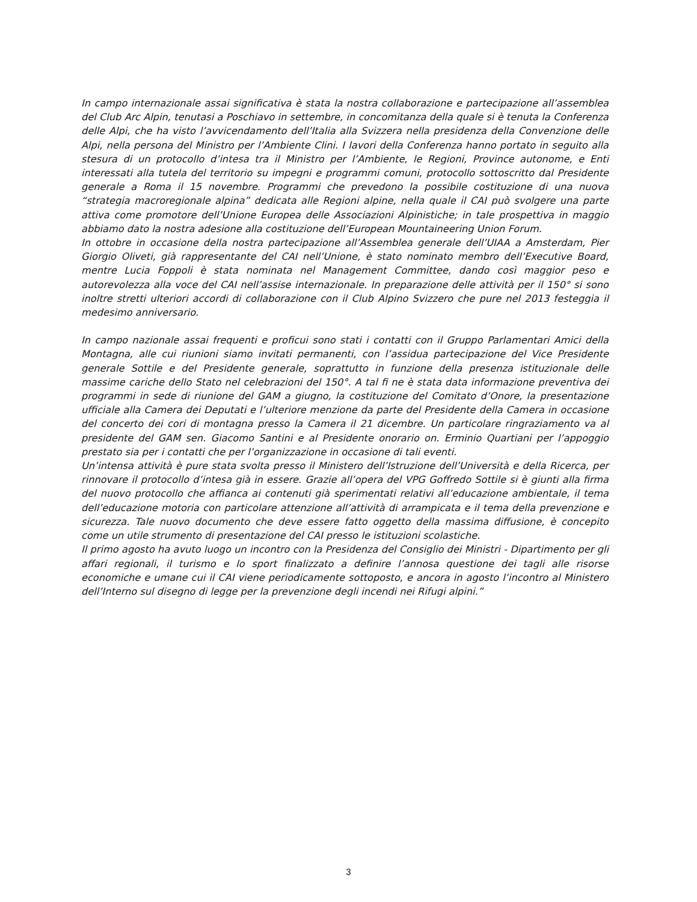In campo internazionale assai significativa è stata la nostra collaborazione e partecipazione all’assemblea del Club Arc Alpin, tenutasi a Poschiavo in settembre, in concomitanza della quale si è tenuta la Conferenza delle Alpi, che ha visto l’avvicendamento dell’Italia alla Svizzera nella presidenza della Convenzione delle Alpi, nella persona del Ministro per l’Ambiente Clini. I lavori della Conferenza hanno portato in seguito alla stesura di un protocollo d’intesa tra il Ministro per l’Ambiente, le Regioni, Province autonome, e Enti interessati alla tutela del territorio su impegni e programmi comuni, protocollo sottoscritto dal Presidente generale a Roma il 15 novembre. Programmi che prevedono la possibile costituzione di una nuova “strategia macroregionale alpina” dedicata alle Regioni alpine, nella quale il CAI può svolgere una parte attiva come promotore dell’Unione Europea delle Associazioni Alpinistiche; in tale prospettiva in maggio abbiamo dato la nostra adesione alla costituzione dell’European Mountaineering Union Forum.
In ottobre in occasione della nostra partecipazione all’Assemblea generale dell’UIAA a Amsterdam, Pier Giorgio Oliveti, già rappresentante del CAI nell’Unione, è stato nominato membro dell’Executive Board, mentre Lucia Foppoli è stata nominata nel Management Committee, dando così maggior peso e autorevolezza alla voce del CAI nell’assise internazionale. In preparazione delle attività per il 150° si sono inoltre stretti ulteriori accordi di collaborazione con il Club Alpino Svizzero che pure nel 2013 festeggia il medesimo anniversario.
In campo nazionale assai frequenti e proficui sono stati i contatti con il Gruppo Parlamentari Amici della Montagna, alle cui riunioni siamo invitati permanenti, con l’assidua partecipazione del Vice Presidente generale Sottile e del Presidente generale, soprattutto in funzione della presenza istituzionale delle massime cariche dello Stato nel celebrazioni del 150°. A tal fi ne è stata data informazione preventiva dei programmi in sede di riunione del GAM a giugno, la costituzione del Comitato d’Onore, la presentazione ufficiale alla Camera dei Deputati e l’ulteriore menzione da parte del Presidente della Camera in occasione del concerto dei cori di montagna presso la Camera il 21 dicembre. Un particolare ringraziamento va al presidente del GAM sen. Giacomo Santini e al Presidente onorario on. Erminio Quartiani per l’appoggio prestato sia per i contatti che per l’organizzazione in occasione di tali eventi.
Un’intensa attività è pure stata svolta presso il Ministero dell’Istruzione dell’Università e della Ricerca, per rinnovare il protocollo d’intesa già in essere. Grazie all’opera del VPG Goffredo Sottile si è giunti alla firma del nuovo protocollo che affianca ai contenuti già sperimentati relativi all’educazione ambientale, il tema dell’educazione motoria con particolare attenzione all’attività di arrampicata e il tema della prevenzione e sicurezza. Tale nuovo documento che deve essere fatto oggetto della massima diffusione, è concepito come un utile strumento di presentazione del CAI presso le istituzioni scolastiche.
Il primo agosto ha avuto luogo un incontro con la Presidenza del Consiglio dei Ministri - Dipartimento per gli affari regionali, il turismo e lo sport finalizzato a definire l’annosa questione dei tagli alle risorse economiche e umane cui il CAI viene periodicamente sottoposto, e ancora in agosto l’incontro al Ministero dell’Interno sul disegno di legge per la prevenzione degli incendi nei Rifugi alpini.”
3